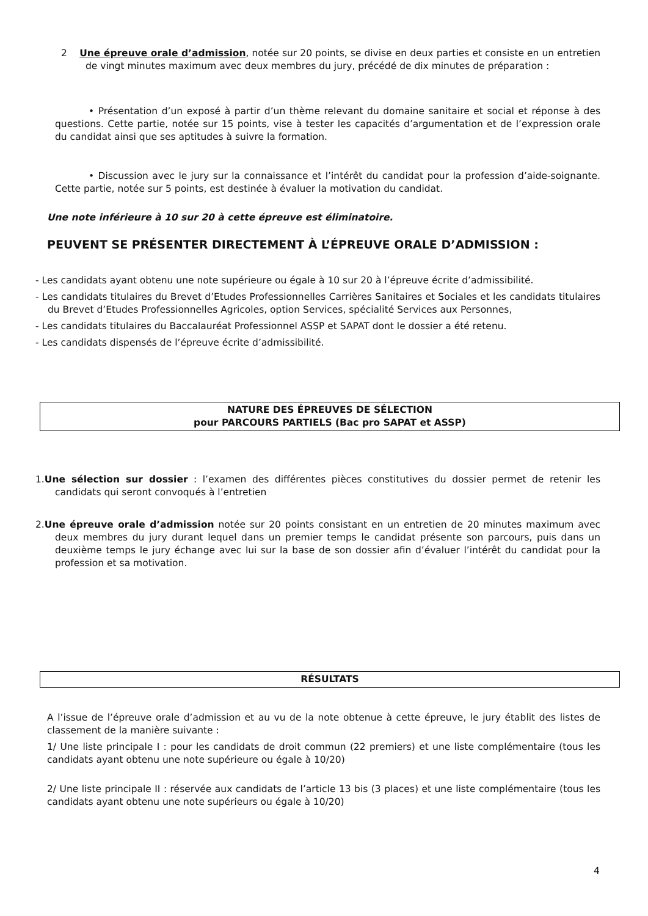2 Une épreuve orale d’admission, notée sur 20 points, se divise en deux parties et consiste en un entretien de vingt minutes maximum avec deux membres du jury, précédé de dix minutes de préparation :
• Présentation d’un exposé à partir d’un thème relevant du domaine sanitaire et social et réponse à des questions. Cette partie, notée sur 15 points, vise à tester les capacités d’argumentation et de l’expression orale du candidat ainsi que ses aptitudes à suivre la formation.
• Discussion avec le jury sur la connaissance et l’intérêt du candidat pour la profession d’aide-soignante. Cette partie, notée sur 5 points, est destinée à évaluer la motivation du candidat.
Une note inférieure à 10 sur 20 à cette épreuve est éliminatoire.
PEUVENT SE PRÉSENTER DIRECTEMENT À L’ÉPREUVE ORALE D’ADMISSION :
- Les candidats ayant obtenu une note supérieure ou égale à 10 sur 20 à l’épreuve écrite d’admissibilité.
- Les candidats titulaires du Brevet d’Etudes Professionnelles Carrières Sanitaires et Sociales et les candidats titulaires du Brevet d’Etudes Professionnelles Agricoles, option Services, spécialité Services aux Personnes,
- Les candidats titulaires du Baccalauréat Professionnel ASSP et SAPAT dont le dossier a été retenu.
- Les candidats dispensés de l’épreuve écrite d’admissibilité.
NATURE DES ÉPREUVES DE SÉLECTION
pour PARCOURS PARTIELS (Bac pro SAPAT et ASSP)
1.Une sélection sur dossier : l’examen des différentes pièces constitutives du dossier permet de retenir les candidats qui seront convoqués à l’entretien
2.Une épreuve orale d’admission notée sur 20 points consistant en un entretien de 20 minutes maximum avec deux membres du jury durant lequel dans un premier temps le candidat présente son parcours, puis dans un deuxième temps le jury échange avec lui sur la base de son dossier afin d’évaluer l’intérêt du candidat pour la profession et sa motivation.
RÉSULTATS
A l’issue de l’épreuve orale d’admission et au vu de la note obtenue à cette épreuve, le jury établit des listes de classement de la manière suivante :
1/ Une liste principale I : pour les candidats de droit commun (22 premiers) et une liste complémentaire (tous les candidats ayant obtenu une note supérieure ou égale à 10/20)
2/ Une liste principale II : réservée aux candidats de l’article 13 bis (3 places) et une liste complémentaire (tous les candidats ayant obtenu une note supérieurs ou égale à 10/20)
4